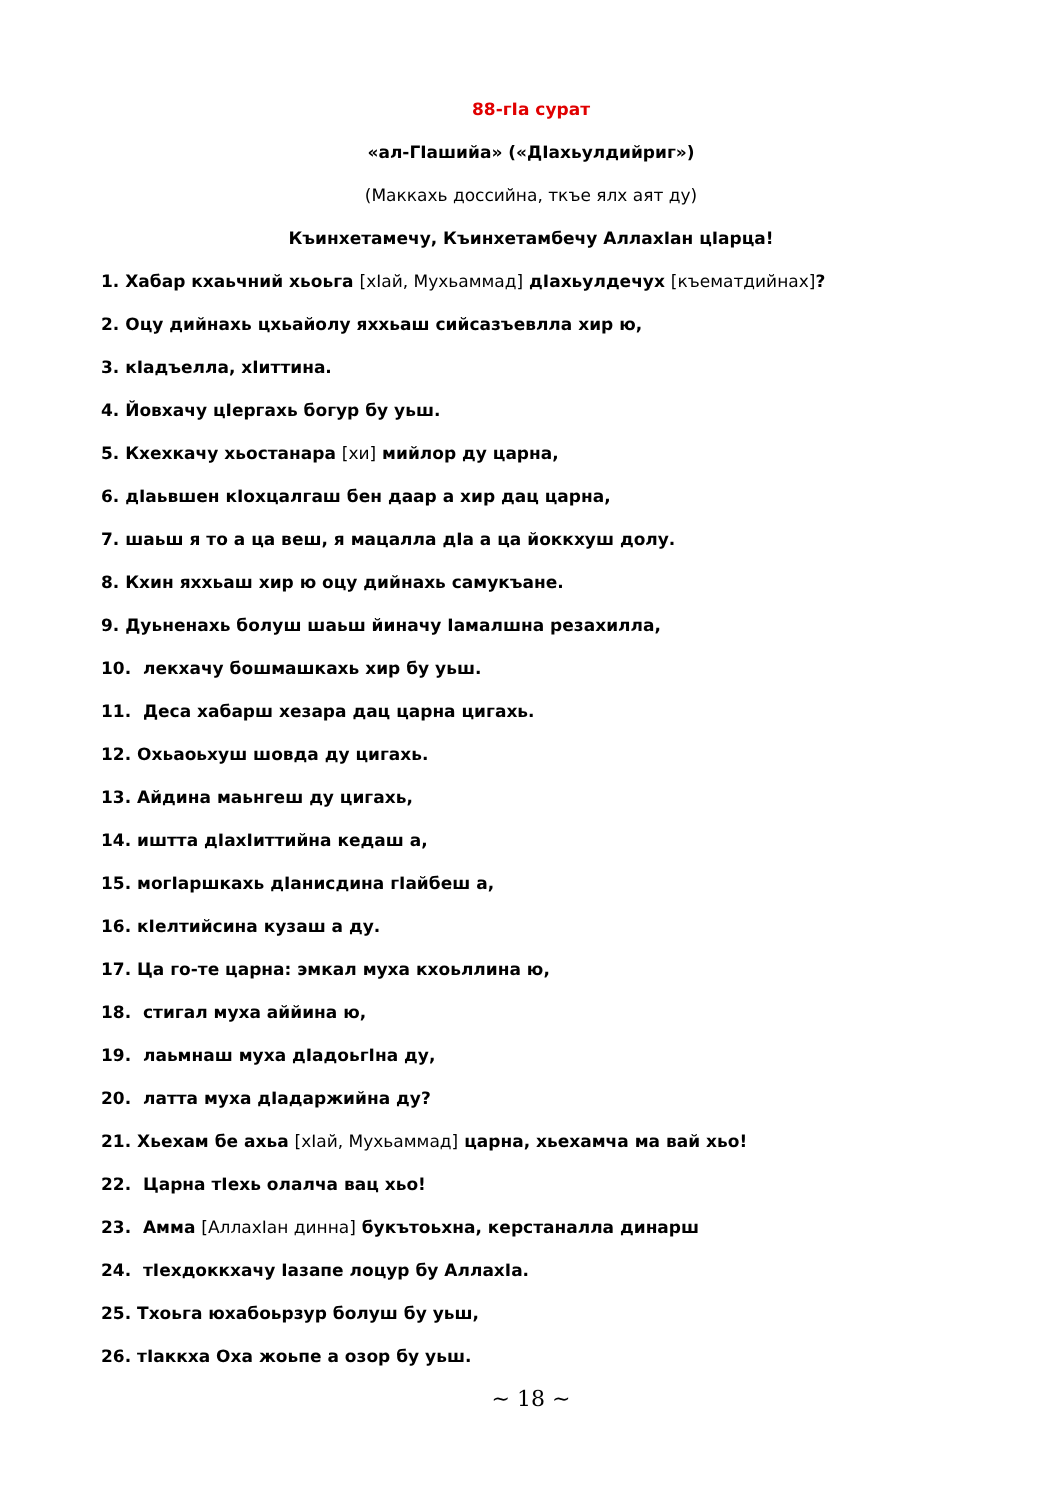88-гІа сурат
«ал-ГІашийа» («ДІахьулдийриг»)
(Маккахь доссийна, ткъе ялх аят ду)
Къинхетамечу, Къинхетамбечу АллахІан цІарца!
1. Хабар кхаьчний хьоьга [хІай, Мухьаммад] дІахьулдечух [къематдийнах]?
2. Оцу дийнахь цхьайолу яххьаш сийсазъевлла хир ю,
3. кІадъелла, хІиттина.
4. Йовхачу цІергахь богур бу уьш.
5. Кхехкачу хьостанара [хи] мийлор ду царна,
6. дІаьвшен кІохцалгаш бен даар а хир дац царна,
7. шаьш я то а ца веш, я мацалла дІа а ца йоккхуш долу.
8. Кхин яххьаш хир ю оцу дийнахь самукъане.
9. Дуьненахь болуш шаьш йиначу Іамалшна резахилла,
10. лекхачу бошмашкахь хир бу уьш.
11. Деса хабарш хезара дац царна цигахь.
12. Охьаоьхуш шовда ду цигахь.
13. Айдина маьнгеш ду цигахь,
14. иштта дІахІиттийна кедаш а,
15. могІаршкахь дІанисдина гІайбеш а,
16. кІелтийсина кузаш а ду.
17. Ца го-те царна: эмкал муха кхоьллина ю,
18. стигал муха аййина ю,
19. лаьмнаш муха дІадоьгІна ду,
20. латта муха дІадаржийна ду?
21. Хьехам бе ахьа [хІай, Мухьаммад] царна, хьехамча ма вай хьо!
22. Царна тІехь олалча вац хьо!
23. Амма [АллахІан динна] букътоьхна, керстаналла динарш
24. тІехдоккхачу Іазапе лоцур бу АллахІа.
25. Тхоьга юхабоьрзур болуш бу уьш,
26. тІаккха Оха жоьпе а озор бу уьш.
~ 18 ~